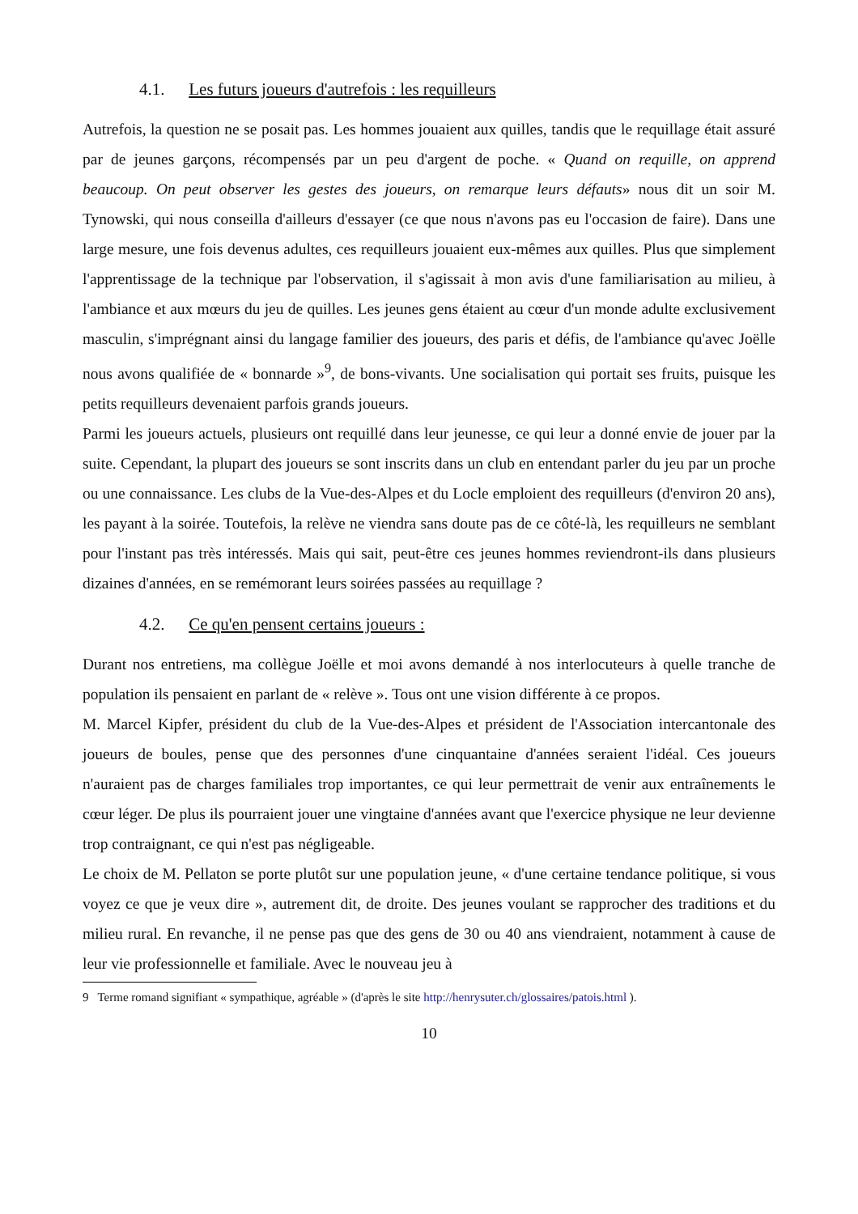4.1. Les futurs joueurs d'autrefois : les requilleurs
Autrefois, la question ne se posait pas. Les hommes jouaient aux quilles, tandis que le requillage était assuré par de jeunes garçons, récompensés par un peu d'argent de poche. « Quand on requille, on apprend beaucoup. On peut observer les gestes des joueurs, on remarque leurs défauts» nous dit un soir M. Tynowski, qui nous conseilla d'ailleurs d'essayer (ce que nous n'avons pas eu l'occasion de faire). Dans une large mesure, une fois devenus adultes, ces requilleurs jouaient eux-mêmes aux quilles. Plus que simplement l'apprentissage de la technique par l'observation, il s'agissait à mon avis d'une familiarisation au milieu, à l'ambiance et aux mœurs du jeu de quilles. Les jeunes gens étaient au cœur d'un monde adulte exclusivement masculin, s'imprégnant ainsi du langage familier des joueurs, des paris et défis, de l'ambiance qu'avec Joëlle nous avons qualifiée de « bonnarde »<sup>9</sup>, de bons-vivants. Une socialisation qui portait ses fruits, puisque les petits requilleurs devenaient parfois grands joueurs.
Parmi les joueurs actuels, plusieurs ont requillé dans leur jeunesse, ce qui leur a donné envie de jouer par la suite. Cependant, la plupart des joueurs se sont inscrits dans un club en entendant parler du jeu par un proche ou une connaissance. Les clubs de la Vue-des-Alpes et du Locle emploient des requilleurs (d'environ 20 ans), les payant à la soirée. Toutefois, la relève ne viendra sans doute pas de ce côté-là, les requilleurs ne semblant pour l'instant pas très intéressés. Mais qui sait, peut-être ces jeunes hommes reviendront-ils dans plusieurs dizaines d'années, en se remémorant leurs soirées passées au requillage ?
4.2. Ce qu'en pensent certains joueurs :
Durant nos entretiens, ma collègue Joëlle et moi avons demandé à nos interlocuteurs à quelle tranche de population ils pensaient en parlant de « relève ». Tous ont une vision différente à ce propos.
M. Marcel Kipfer, président du club de la Vue-des-Alpes et président de l'Association intercantonale des joueurs de boules, pense que des personnes d'une cinquantaine d'années seraient l'idéal. Ces joueurs n'auraient pas de charges familiales trop importantes, ce qui leur permettrait de venir aux entraînements le cœur léger. De plus ils pourraient jouer une vingtaine d'années avant que l'exercice physique ne leur devienne trop contraignant, ce qui n'est pas négligeable.
Le choix de M. Pellaton se porte plutôt sur une population jeune, « d'une certaine tendance politique, si vous voyez ce que je veux dire », autrement dit, de droite. Des jeunes voulant se rapprocher des traditions et du milieu rural. En revanche, il ne pense pas que des gens de 30 ou 40 ans viendraient, notamment à cause de leur vie professionnelle et familiale. Avec le nouveau jeu à
9 Terme romand signifiant « sympathique, agréable » (d'après le site http://henrysuter.ch/glossaires/patois.html ).
10